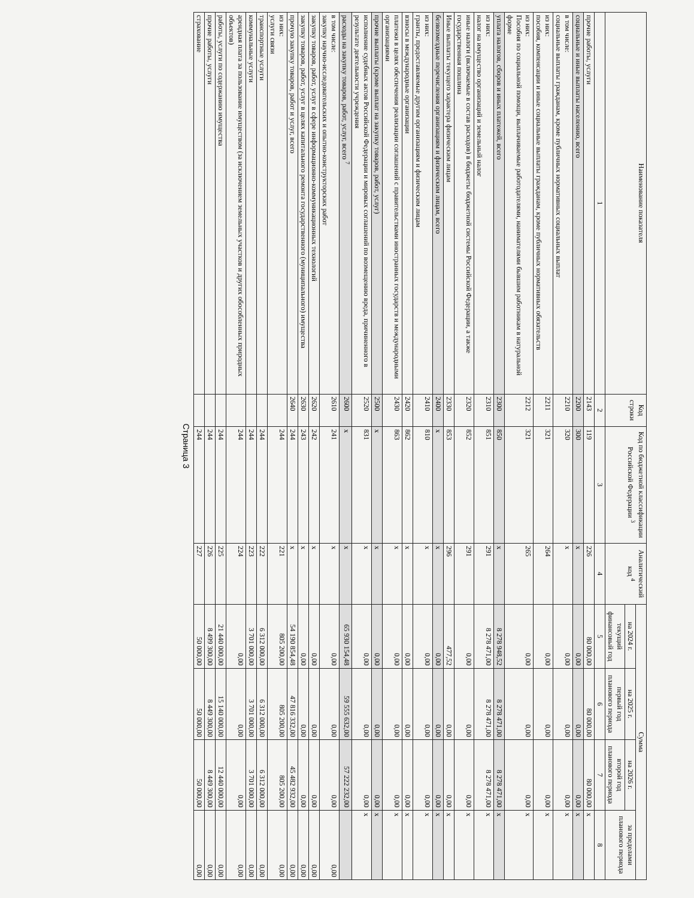| Наименование показателя | Код строки | Код по бюджетной классификации Российской Федерации <sup>3</sup> | Аналитический код <sup>4</sup> | Сумма | | | |
| --- | --- | --- | --- | --- | --- | --- | --- |
| | | | | на 2024 г. | на 2025 г. | на 2026 г. | за пределами планового периода |
| | | | | текущий финансовый год | первый год планового периода | второй год планового периода | |
| 1 | 2 | 3 | 4 | 5 | 6 | 7 | 8 |
| прочие работы, услуги | 2143 | 119 | 226 | 80 000,00 | 80 000,00 | 80 000,00 | x |
| социальные и иные выплаты населению, всего | 2200 | 300 | x | 0,00 | 0,00 | 0,00 | x |
| в том числе: социальные выплаты гражданам, кроме публичных нормативных социальных выплат | 2210 | 320 | x | 0,00 | 0,00 | 0,00 | x |
| из них: пособия, компенсации и иные социальные выплаты гражданам, кроме публичных нормативных обязательств | 2211 | 321 | 264 | 0,00 | 0,00 | 0,00 | x |
| из них: Пособия по социальной помощи, выплачиваемые работодателями, нанимателями бывшим работникам в натуральной форме | 2212 | 321 | 265 | 0,00 | 0,00 | 0,00 | x |
| уплата налогов, сборов и иных платежей, всего | 2300 | 850 | x | 8 278 948,52 | 8 278 471,00 | 8 278 471,00 | x |
| из них: налог на имущество организаций и земельный налог | 2310 | 851 | 291 | 8 278 471,00 | 8 278 471,00 | 8 278 471,00 | x |
| иные налоги (включаемые в состав расходов) в бюджеты бюджетной системы Российской Федерации, а также государственная пошлина | 2320 | 852 | 291 | 0,00 | 0,00 | 0,00 | x |
| Иные выплаты текущего характера физическим лицам | 2330 | 853 | 296 | 477,52 | 0,00 | 0,00 | x |
| безвозмездные перечисления организациям и физическим лицам, всего | 2400 | x | x | 0,00 | 0,00 | 0,00 | x |
| из них: гранты, предоставляемые другим организациям и физическим лицам | 2410 | 810 | x | 0,00 | 0,00 | 0,00 | x |
| взносы в международные организации | 2420 | 862 | x | 0,00 | 0,00 | 0,00 | x |
| платежи в целях обеспечения реализации соглашений с правительствами иностранных государств и международными организациями | 2430 | 863 | x | 0,00 | 0,00 | 0,00 | x |
| прочие выплаты (кроме выплат на закупку товаров, работ, услуг) | 2500 | x | x | 0,00 | 0,00 | 0,00 | x |
| исполнение судебных актов Российской Федерации и мировых соглашений по возмещению вреда, причиненного в результате деятельности учреждения | 2520 | 831 | x | 0,00 | 0,00 | 0,00 | x |
| расходы на закупку товаров, работ, услуг, всего <sup>7</sup> | 2600 | x | x | 65 930 154,48 | 59 555 632,00 | 57 222 232,00 | |
| в том числе: закупку научно-исследовательских и опытно-конструкторских работ | 2610 | 241 | x | 0,00 | 0,00 | 0,00 | 0,00 |
| закупку товаров, работ, услуг в сфере информационно-коммуникационных технологий | 2620 | 242 | x | 0,00 | 0,00 | 0,00 | 0,00 |
| закупку товаров, работ, услуг в целях капитального ремонта государственного (муниципального) имущества | 2630 | 243 | x | 0,00 | 0,00 | 0,00 | 0,00 |
| прочую закупку товаров, работ и услуг, всего | 2640 | 244 | x | 54 190 854,48 | 47 816 332,00 | 45 482 932,00 | 0,00 |
| из них: услуги связи | | 244 | 221 | 805 200,00 | 805 200,00 | 805 200,00 | 0,00 |
| транспортные услуги | | 244 | 222 | 6 312 000,00 | 6 312 000,00 | 6 312 000,00 | 0,00 |
| коммунальные услуги | | 244 | 223 | 3 701 000,00 | 3 701 000,00 | 3 701 000,00 | 0,00 |
| арендная плата за пользование имуществом (за исключением земельных участков и других обособленных природных объектов) | | 244 | 224 | 0,00 | 0,00 | 0,00 | 0,00 |
| работы, услуги по содержанию имущества | | 244 | 225 | 21 440 000,00 | 15 140 000,00 | 12 440 000,00 | 0,00 |
| прочие работы, услуги | | 244 | 226 | 8 499 300,00 | 8 449 300,00 | 8 449 300,00 | 0,00 |
| страхование | | 244 | 227 | 50 000,00 | 50 000,00 | 50 000,00 | 0,00 |
Страница 3